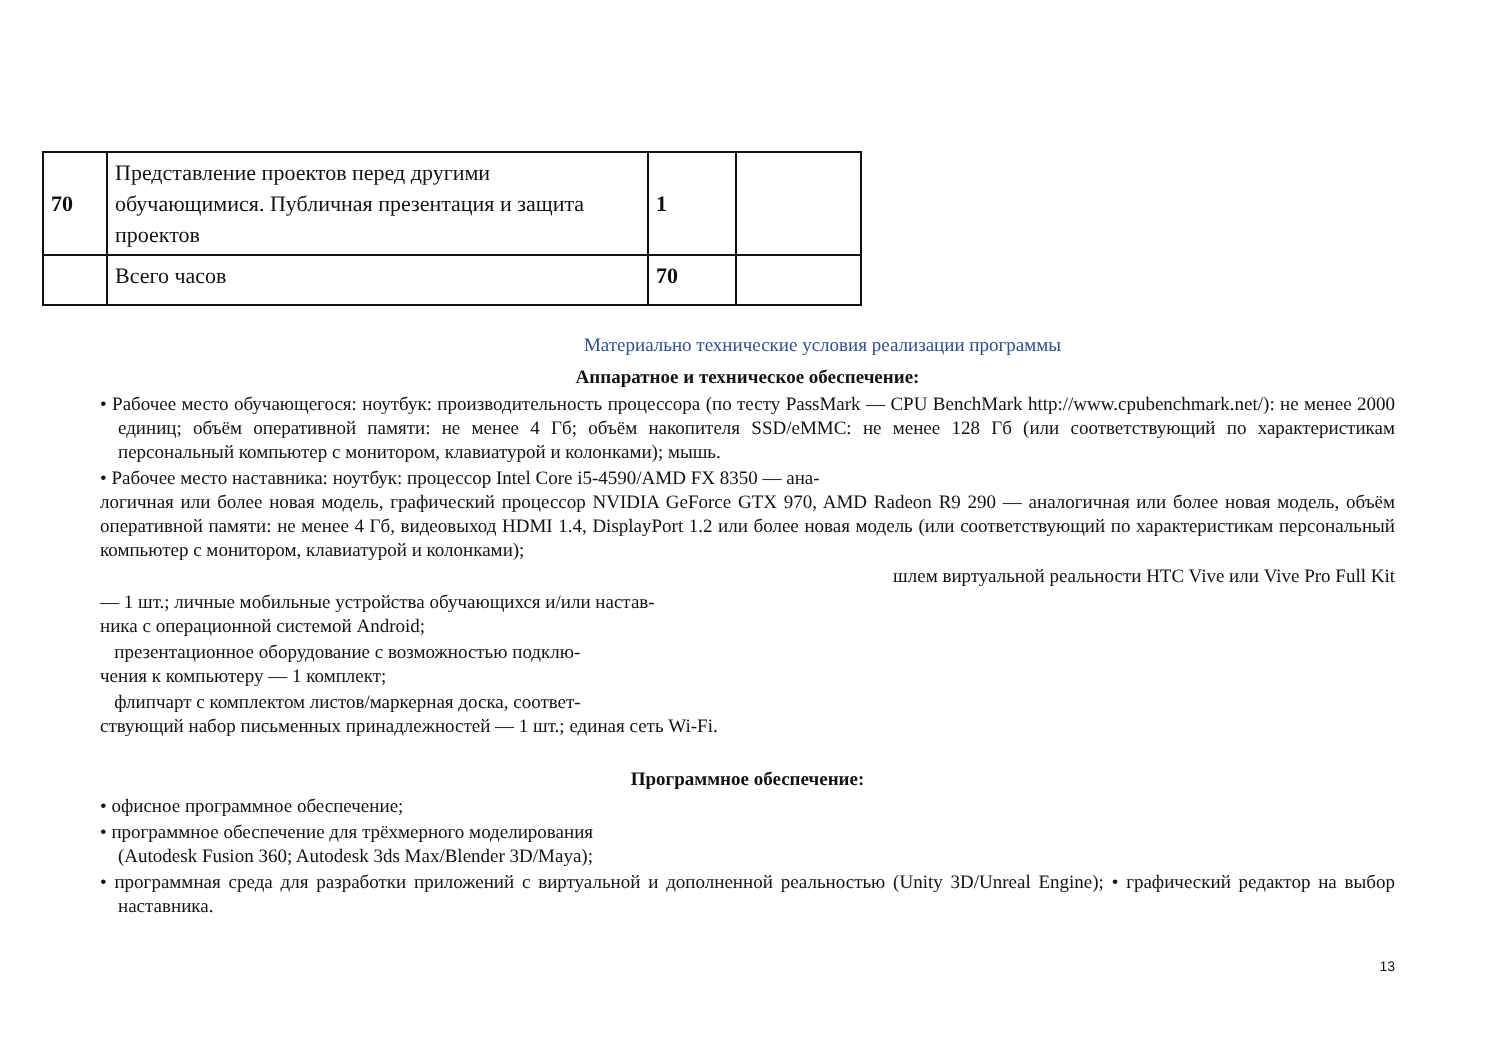| 70 | Представление проектов перед другими обучающимися. Публичная презентация и защита проектов | 1 | |
| | Всего часов | 70 | |
Материально технические условия реализации программы
Аппаратное и техническое обеспечение:
• Рабочее место обучающегося: ноутбук: производительность процессора (по тесту PassMark — CPU BenchMark http://www.cpubenchmark.net/): не менее 2000 единиц; объём оперативной памяти: не менее 4 Гб; объём накопителя SSD/eMMC: не менее 128 Гб (или соответствующий по характеристикам персональный компьютер с монитором, клавиатурой и колонками); мышь.
• Рабочее место наставника: ноутбук: процессор Intel Core i5-4590/AMD FX 8350 — ана-
логичная или более новая модель, графический процессор NVIDIA GeForce GTX 970, AMD Radeon R9 290 — аналогичная или более новая модель, объём оперативной памяти: не менее 4 Гб, видеовыход HDMI 1.4, DisplayPort 1.2 или более новая модель (или соответствующий по характеристикам персональный компьютер с монитором, клавиатурой и колонками);
шлем виртуальной реальности HTC Vive или Vive Pro Full Kit
— 1 шт.; личные мобильные устройства обучающихся и/или настав-
ника с операционной системой Android;
презентационное оборудование с возможностью подклю-
чения к компьютеру — 1 комплект;
флипчарт с комплектом листов/маркерная доска, соответ-
ствующий набор письменных принадлежностей — 1 шт.; единая сеть Wi-Fi.
Программное обеспечение:
• офисное программное обеспечение;
• программное обеспечение для трёхмерного моделирования
(Autodesk Fusion 360; Autodesk 3ds Max/Blender 3D/Maya);
• программная среда для разработки приложений с виртуальной и дополненной реальностью (Unity 3D/Unreal Engine); • графический редактор на выбор наставника.
13